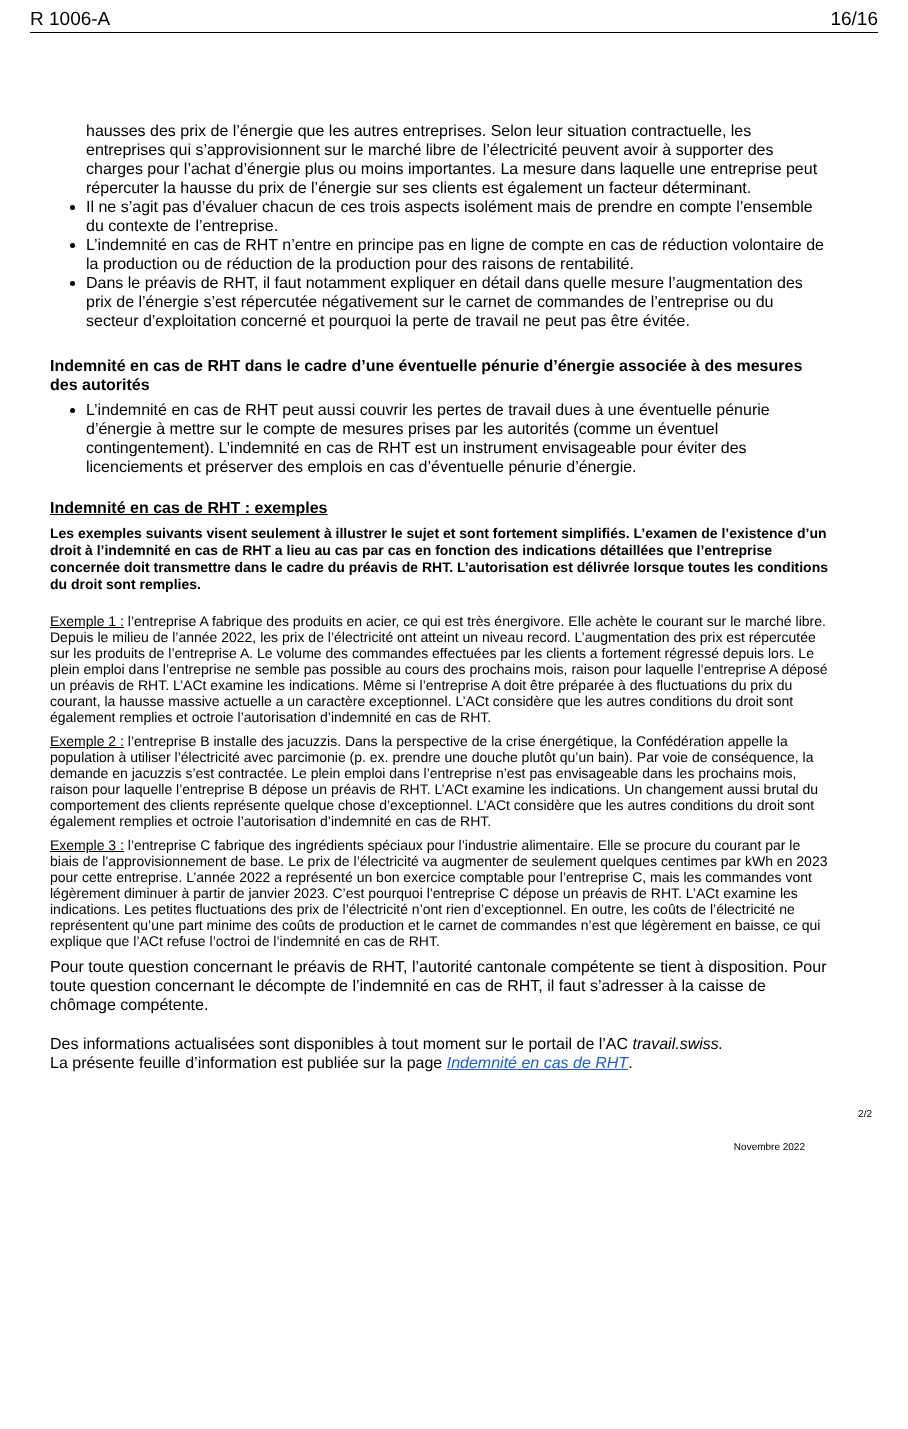R 1006-A 16/16
hausses des prix de l’énergie que les autres entreprises. Selon leur situation contractuelle, les entreprises qui s’approvisionnent sur le marché libre de l’électricité peuvent avoir à supporter des charges pour l’achat d’énergie plus ou moins importantes. La mesure dans laquelle une entreprise peut répercuter la hausse du prix de l’énergie sur ses clients est également un facteur déterminant.
Il ne s’agit pas d’évaluer chacun de ces trois aspects isolément mais de prendre en compte l’ensemble du contexte de l’entreprise.
L’indemnité en cas de RHT n’entre en principe pas en ligne de compte en cas de réduction volontaire de la production ou de réduction de la production pour des raisons de rentabilité.
Dans le préavis de RHT, il faut notamment expliquer en détail dans quelle mesure l’augmentation des prix de l’énergie s’est répercutée négativement sur le carnet de commandes de l’entreprise ou du secteur d’exploitation concerné et pourquoi la perte de travail ne peut pas être évitée.
Indemnité en cas de RHT dans le cadre d’une éventuelle pénurie d’énergie associée à des mesures des autorités
L’indemnité en cas de RHT peut aussi couvrir les pertes de travail dues à une éventuelle pénurie d’énergie à mettre sur le compte de mesures prises par les autorités (comme un éventuel contingentement). L’indemnité en cas de RHT est un instrument envisageable pour éviter des licenciements et préserver des emplois en cas d’éventuelle pénurie d’énergie.
Indemnité en cas de RHT : exemples
Les exemples suivants visent seulement à illustrer le sujet et sont fortement simplifiés. L’examen de l’existence d’un droit à l’indemnité en cas de RHT a lieu au cas par cas en fonction des indications détaillées que l’entreprise concernée doit transmettre dans le cadre du préavis de RHT. L’autorisation est délivrée lorsque toutes les conditions du droit sont remplies.
Exemple 1 : l’entreprise A fabrique des produits en acier, ce qui est très énergivore. Elle achète le courant sur le marché libre. Depuis le milieu de l’année 2022, les prix de l’électricité ont atteint un niveau record. L’augmentation des prix est répercutée sur les produits de l’entreprise A. Le volume des commandes effectuées par les clients a fortement régressé depuis lors. Le plein emploi dans l’entreprise ne semble pas possible au cours des prochains mois, raison pour laquelle l’entreprise A déposé un préavis de RHT. L’ACt examine les indications. Même si l’entreprise A doit être préparée à des fluctuations du prix du courant, la hausse massive actuelle a un caractère exceptionnel. L’ACt considère que les autres conditions du droit sont également remplies et octroie l’autorisation d’indemnité en cas de RHT.
Exemple 2 : l’entreprise B installe des jacuzzis. Dans la perspective de la crise énergétique, la Confédération appelle la population à utiliser l’électricité avec parcimonie (p. ex. prendre une douche plutôt qu’un bain). Par voie de conséquence, la demande en jacuzzis s’est contractée. Le plein emploi dans l’entreprise n’est pas envisageable dans les prochains mois, raison pour laquelle l’entreprise B dépose un préavis de RHT. L’ACt examine les indications. Un changement aussi brutal du comportement des clients représente quelque chose d’exceptionnel. L’ACt considère que les autres conditions du droit sont également remplies et octroie l’autorisation d’indemnité en cas de RHT.
Exemple 3 : l’entreprise C fabrique des ingrédients spéciaux pour l’industrie alimentaire. Elle se procure du courant par le biais de l’approvisionnement de base. Le prix de l’électricité va augmenter de seulement quelques centimes par kWh en 2023 pour cette entreprise. L’année 2022 a représenté un bon exercice comptable pour l’entreprise C, mais les commandes vont légèrement diminuer à partir de janvier 2023. C’est pourquoi l’entreprise C dépose un préavis de RHT. L’ACt examine les indications. Les petites fluctuations des prix de l’électricité n’ont rien d’exceptionnel. En outre, les coûts de l’électricité ne représentent qu’une part minime des coûts de production et le carnet de commandes n’est que légèrement en baisse, ce qui explique que l’ACt refuse l’octroi de l’indemnité en cas de RHT.
Pour toute question concernant le préavis de RHT, l’autorité cantonale compétente se tient à disposition. Pour toute question concernant le décompte de l’indemnité en cas de RHT, il faut s’adresser à la caisse de chômage compétente.
Des informations actualisées sont disponibles à tout moment sur le portail de l’AC travail.swiss.
La présente feuille d’information est publiée sur la page Indemnité en cas de RHT.
2/2
Novembre 2022